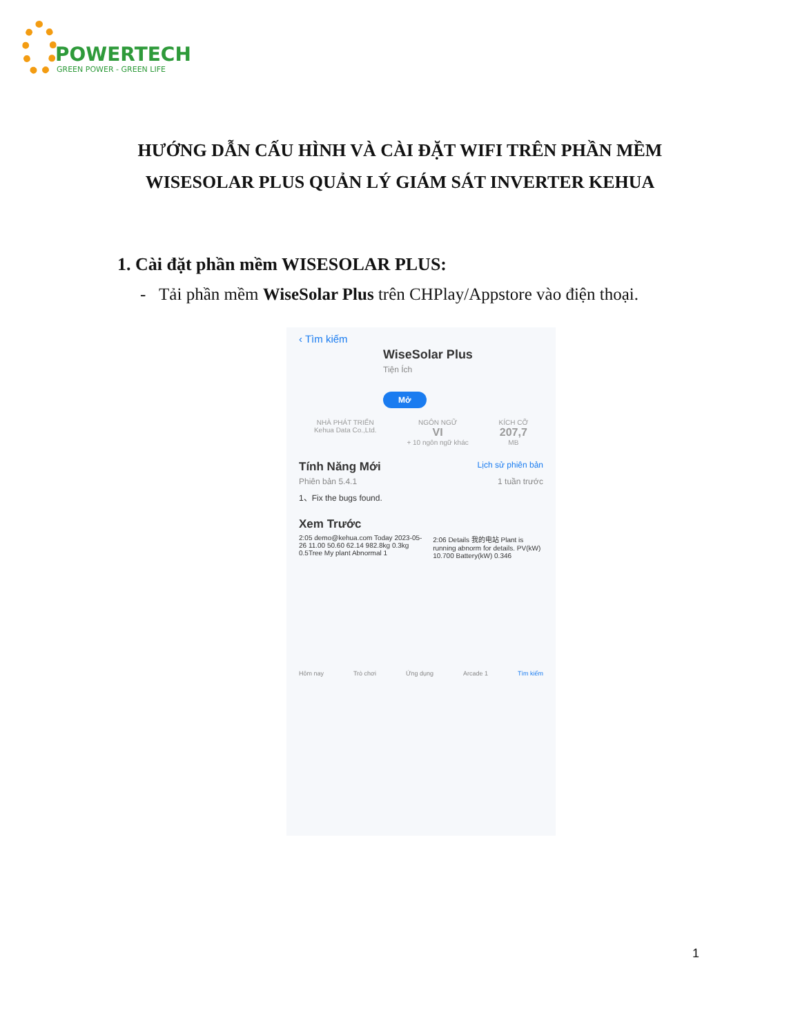POWERTECH
GREEN POWER - GREEN LIFE
HƯỚNG DẪN CẤU HÌNH VÀ CÀI ĐẶT WIFI TRÊN PHẦN MỀM
WISESOLAR PLUS QUẢN LÝ GIÁM SÁT INVERTER KEHUA
1. Cài đặt phần mềm WISESOLAR PLUS:
- Tải phần mềm WiseSolar Plus trên CHPlay/Appstore vào điện thoại.
‹ Tìm kiếm
WiseSolar Plus
Tiện Ích
Mở
NHÀ PHÁT TRIỂN
Kehua Data Co.,Ltd. NGÔN NGỮ
VI
+ 10 ngôn ngữ khác KÍCH CỠ
207,7
MB
Tính Năng Mới Lịch sử phiên bản
Phiên bản 5.4.1 1 tuần trước
1、Fix the bugs found.
Xem Trước
2:05 demo@kehua.com Today 2023-05-26 11.00 50.60 62.14 982.8kg 0.3kg 0.5Tree My plant Abnormal 1 2:06 Details 我的电站 Plant is running abnorm for details. PV(kW) 10.700 Battery(kW) 0.346
Hôm nay Trò chơi Ứng dụng Arcade 1 Tìm kiếm
1